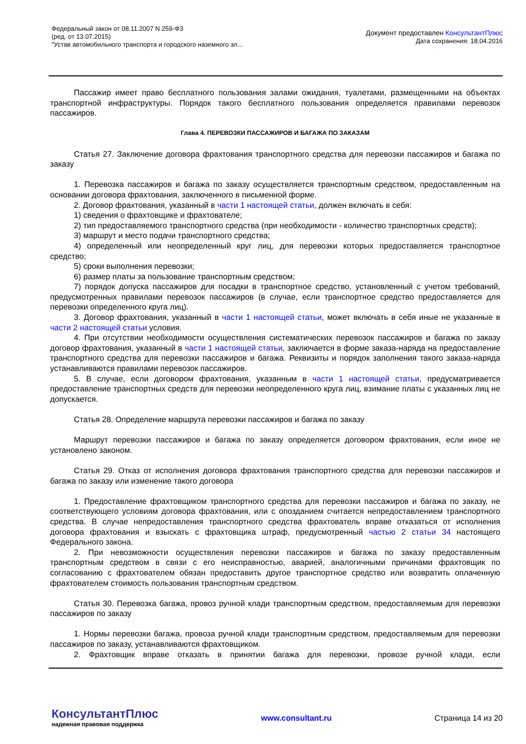Федеральный закон от 08.11.2007 N 259-ФЗ
(ред. от 13.07.2015)
"Устав автомобильного транспорта и городского наземного эл...
Документ предоставлен КонсультантПлюс
Дата сохранения: 18.04.2016
Пассажир имеет право бесплатного пользования залами ожидания, туалетами, размещенными на объектах транспортной инфраструктуры. Порядок такого бесплатного пользования определяется правилами перевозок пассажиров.
Глава 4. ПЕРЕВОЗКИ ПАССАЖИРОВ И БАГАЖА ПО ЗАКАЗАМ
Статья 27. Заключение договора фрахтования транспортного средства для перевозки пассажиров и багажа по заказу
1. Перевозка пассажиров и багажа по заказу осуществляется транспортным средством, предоставленным на основании договора фрахтования, заключенного в письменной форме.
2. Договор фрахтования, указанный в части 1 настоящей статьи, должен включать в себя:
1) сведения о фрахтовщике и фрахтователе;
2) тип предоставляемого транспортного средства (при необходимости - количество транспортных средств);
3) маршрут и место подачи транспортного средства;
4) определенный или неопределенный круг лиц, для перевозки которых предоставляется транспортное средство;
5) сроки выполнения перевозки;
6) размер платы за пользование транспортным средством;
7) порядок допуска пассажиров для посадки в транспортное средство, установленный с учетом требований, предусмотренных правилами перевозок пассажиров (в случае, если транспортное средство предоставляется для перевозки определенного круга лиц).
3. Договор фрахтования, указанный в части 1 настоящей статьи, может включать в себя иные не указанные в части 2 настоящей статьи условия.
4. При отсутствии необходимости осуществления систематических перевозок пассажиров и багажа по заказу договор фрахтования, указанный в части 1 настоящей статьи, заключается в форме заказа-наряда на предоставление транспортного средства для перевозки пассажиров и багажа. Реквизиты и порядок заполнения такого заказа-наряда устанавливаются правилами перевозок пассажиров.
5. В случае, если договором фрахтования, указанным в части 1 настоящей статьи, предусматривается предоставление транспортных средств для перевозки неопределенного круга лиц, взимание платы с указанных лиц не допускается.
Статья 28. Определение маршрута перевозки пассажиров и багажа по заказу
Маршрут перевозки пассажиров и багажа по заказу определяется договором фрахтования, если иное не установлено законом.
Статья 29. Отказ от исполнения договора фрахтования транспортного средства для перевозки пассажиров и багажа по заказу или изменение такого договора
1. Предоставление фрахтовщиком транспортного средства для перевозки пассажиров и багажа по заказу, не соответствующего условиям договора фрахтования, или с опозданием считается непредоставлением транспортного средства. В случае непредоставления транспортного средства фрахтователь вправе отказаться от исполнения договора фрахтования и взыскать с фрахтовщика штраф, предусмотренный частью 2 статьи 34 настоящего Федерального закона.
2. При невозможности осуществления перевозки пассажиров и багажа по заказу предоставленным транспортным средством в связи с его неисправностью, аварией, аналогичными причинами фрахтовщик по согласованию с фрахтователем обязан предоставить другое транспортное средство или возвратить оплаченную фрахтователем стоимость пользования транспортным средством.
Статья 30. Перевозка багажа, провоз ручной клади транспортным средством, предоставляемым для перевозки пассажиров по заказу
1. Нормы перевозки багажа, провоза ручной клади транспортным средством, предоставляемым для перевозки пассажиров по заказу, устанавливаются фрахтовщиком.
2. Фрахтовщик вправе отказать в принятии багажа для перевозки, провозе ручной клади, если
КонсультантПлюс
надежная правовая поддержка
www.consultant.ru Страница 14 из 20